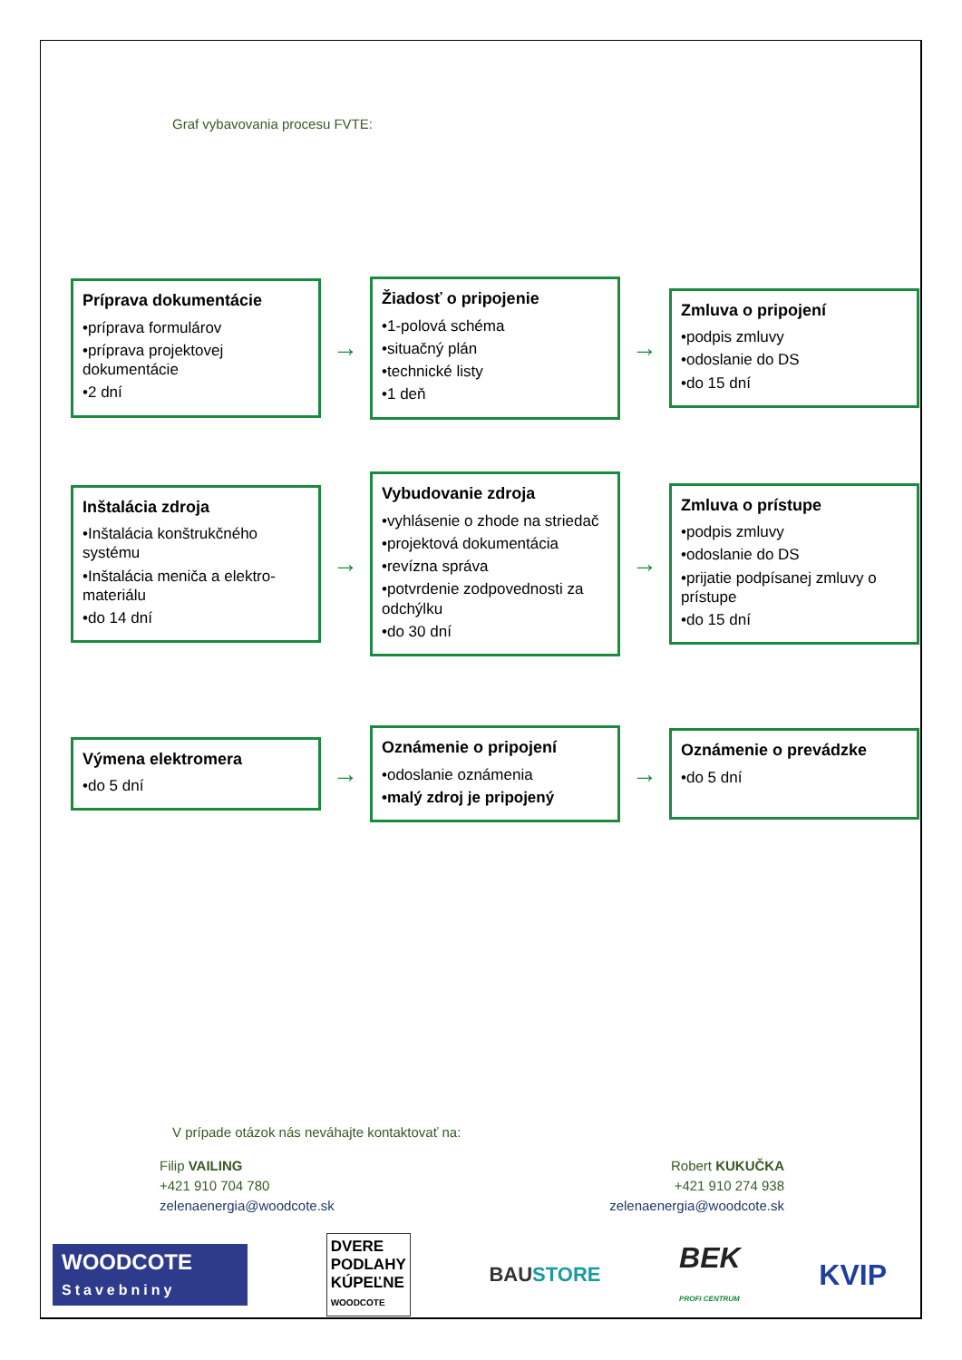Graf vybavovania procesu FVTE:
Príprava dokumentácie
•príprava formulárov
•príprava projektovej dokumentácie
•2 dní
→
Žiadosť o pripojenie
•1-polová schéma
•situačný plán
•technické listy
•1 deň
→
Zmluva o pripojení
•podpis zmluvy
•odoslanie do DS
•do 15 dní
Inštalácia zdroja
•Inštalácia konštrukčného systému
•Inštalácia meniča a elektro-materiálu
•do 14 dní
→
Vybudovanie zdroja
•vyhlásenie o zhode na striedač
•projektová dokumentácia
•revízna správa
•potvrdenie zodpovednosti za odchýlku
•do 30 dní
→
Zmluva o prístupe
•podpis zmluvy
•odoslanie do DS
•prijatie podpísanej zmluvy o prístupe
•do 15 dní
Výmena elektromera
•do 5 dní
→
Oznámenie o pripojení
•odoslanie oznámenia
•malý zdroj je pripojený
→
Oznámenie o prevádzke
•do 5 dní
V prípade otázok nás neváhajte kontaktovať na:
Filip VAILING
+421 910 704 780
zelenaenergia@woodcote.sk
Robert KUKUČKA
+421 910 274 938
zelenaenergia@woodcote.sk
WOODCOTE
Stavebniny
DVERE
PODLAHY
KÚPEĽNE
WOODCOTE
BAUSTORE
BEK
PROFI CENTRUM
KVIP